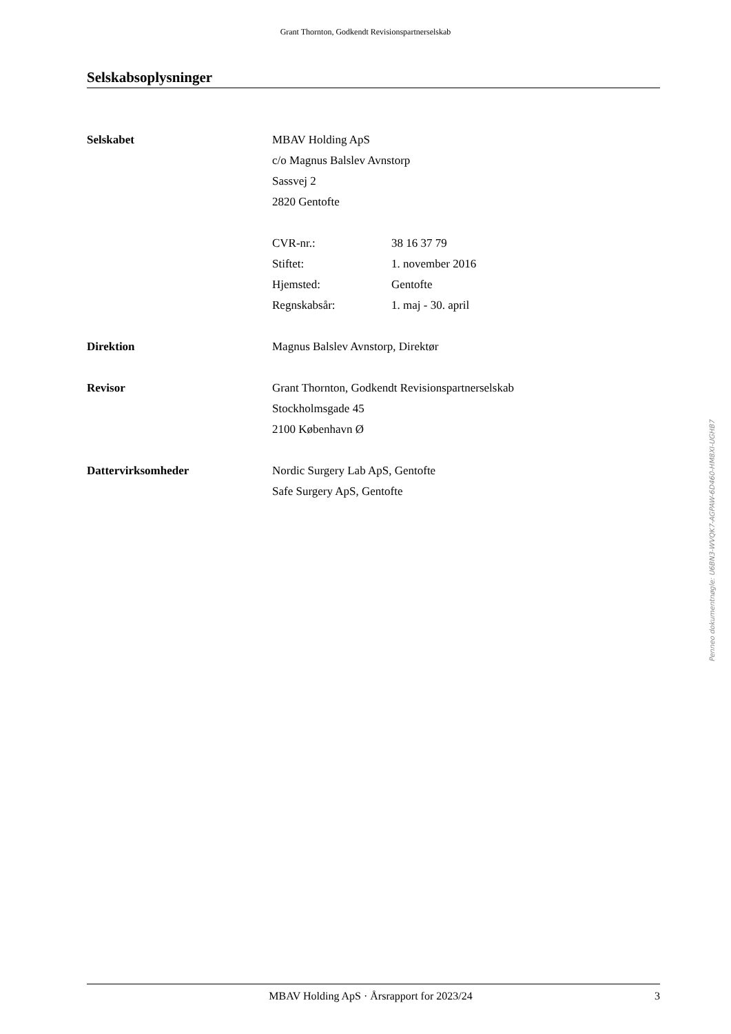Grant Thornton, Godkendt Revisionspartnerselskab
Selskabsoplysninger
Selskabet MBAV Holding ApS
c/o Magnus Balslev Avnstorp
Sassvej 2
2820 Gentofte
CVR-nr.: 38 16 37 79
Stiftet: 1. november 2016
Hjemsted: Gentofte
Regnskabsår: 1. maj - 30. april
Direktion Magnus Balslev Avnstorp, Direktør
Revisor Grant Thornton, Godkendt Revisionspartnerselskab
Stockholmsgade 45
2100 København Ø
Dattervirksomheder Nordic Surgery Lab ApS, Gentofte
Safe Surgery ApS, Gentofte
Penneo dokumentnøgle: U6BN3-WVQK7-AGPAW-6D460-HM8XI-UGHB7
MBAV Holding ApS · Årsrapport for 2023/24 3